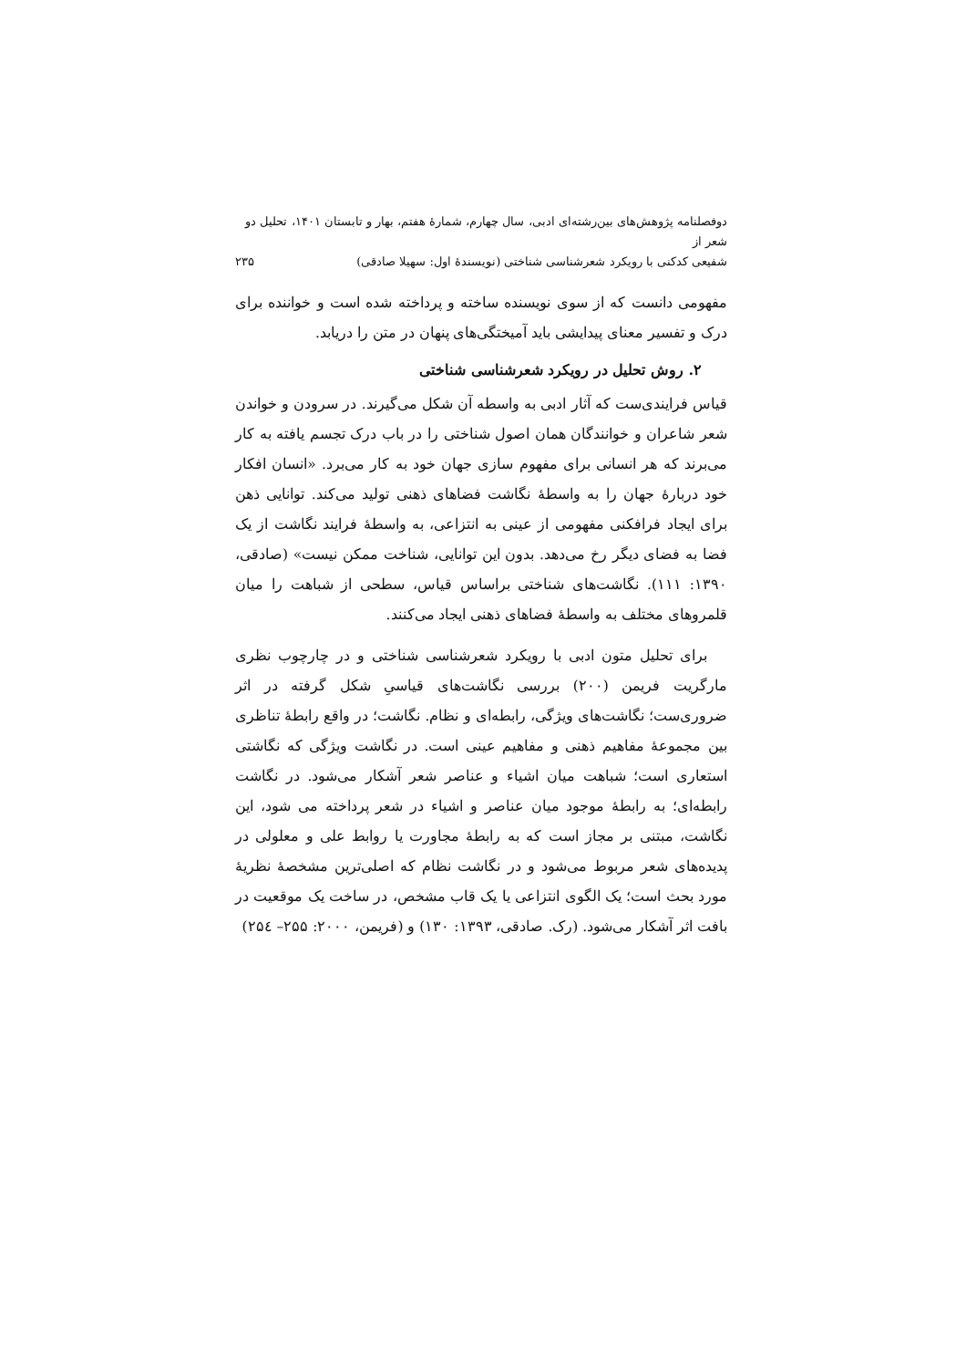دوفصلنامه پژوهش‌های بین‌رشته‌ای ادبی، سال چهارم، شمارهٔ هفتم، بهار و تابستان ۱۴۰۱، تحلیل دو شعر از
شفیعی کدکنی با رویکرد شعرشناسی شناختی (نویسندهٔ اول: سهیلا صادقی) ۲۳۵
مفهومی دانست که از سوی نویسنده ساخته و پرداخته شده است و خواننده برای درک و تفسیر معنای پیدایشی باید آمیختگی‌های پنهان در متن را دریابد.
۲. روش تحلیل در رویکرد شعرشناسی شناختی
قیاس فرایندی‌ست که آثار ادبی به واسطه آن شکل می‌گیرند. در سرودن و خواندن شعر شاعران و خوانندگان همان اصول شناختی را در باب درک تجسم یافته به کار می‌برند که هر انسانی برای مفهوم سازی جهان خود به کار می‌برد. «انسان افکار خود دربارهٔ جهان را به واسطهٔ نگاشت فضاهای ذهنی تولید می‌کند. توانایی ذهن برای ایجاد فرافکنی مفهومی از عینی به انتزاعی، به واسطهٔ فرایند نگاشت از یک فضا به فضای دیگر رخ می‌دهد. بدون این توانایی، شناخت ممکن نیست» (صادقی، ۱۳۹۰: ۱۱۱). نگاشت‌های شناختی براساس قیاس، سطحی از شباهت را میان قلمروهای مختلف به واسطهٔ فضاهای ذهنی ایجاد می‌کنند.
برای تحلیل متون ادبی با رویکرد شعرشناسی شناختی و در چارچوب نظری مارگریت فریمن (۲۰۰) بررسی نگاشت‌های قیاسیِ شکل گرفته در اثر ضروری‌ست؛ نگاشت‌های ویژگی، رابطه‌ای و نظام. نگاشت؛ در واقع رابطهٔ تناظری بین مجموعهٔ مفاهیم ذهنی و مفاهیم عینی است. در نگاشت ویژگی که نگاشتی استعاری است؛ شباهت میان اشیاء و عناصر شعر آشکار می‌شود. در نگاشت رابطه‌ای؛ به رابطهٔ موجود میان عناصر و اشیاء در شعر پرداخته می شود، این نگاشت، مبتنی بر مجاز است که به رابطهٔ مجاورت یا روابط علی و معلولی در پدیده‌های شعر مربوط می‌شود و در نگاشت نظام که اصلی‌ترین مشخصهٔ نظریهٔ مورد بحث است؛ یک الگوی انتزاعی یا یک قاب مشخص، در ساخت یک موقعیت در بافت اثر آشکار می‌شود. (رک. صادقی، ۱۳۹۳: ۱۳۰) و (فریمن، ۲۰۰۰: ۲۵۵– ۲۵٤)